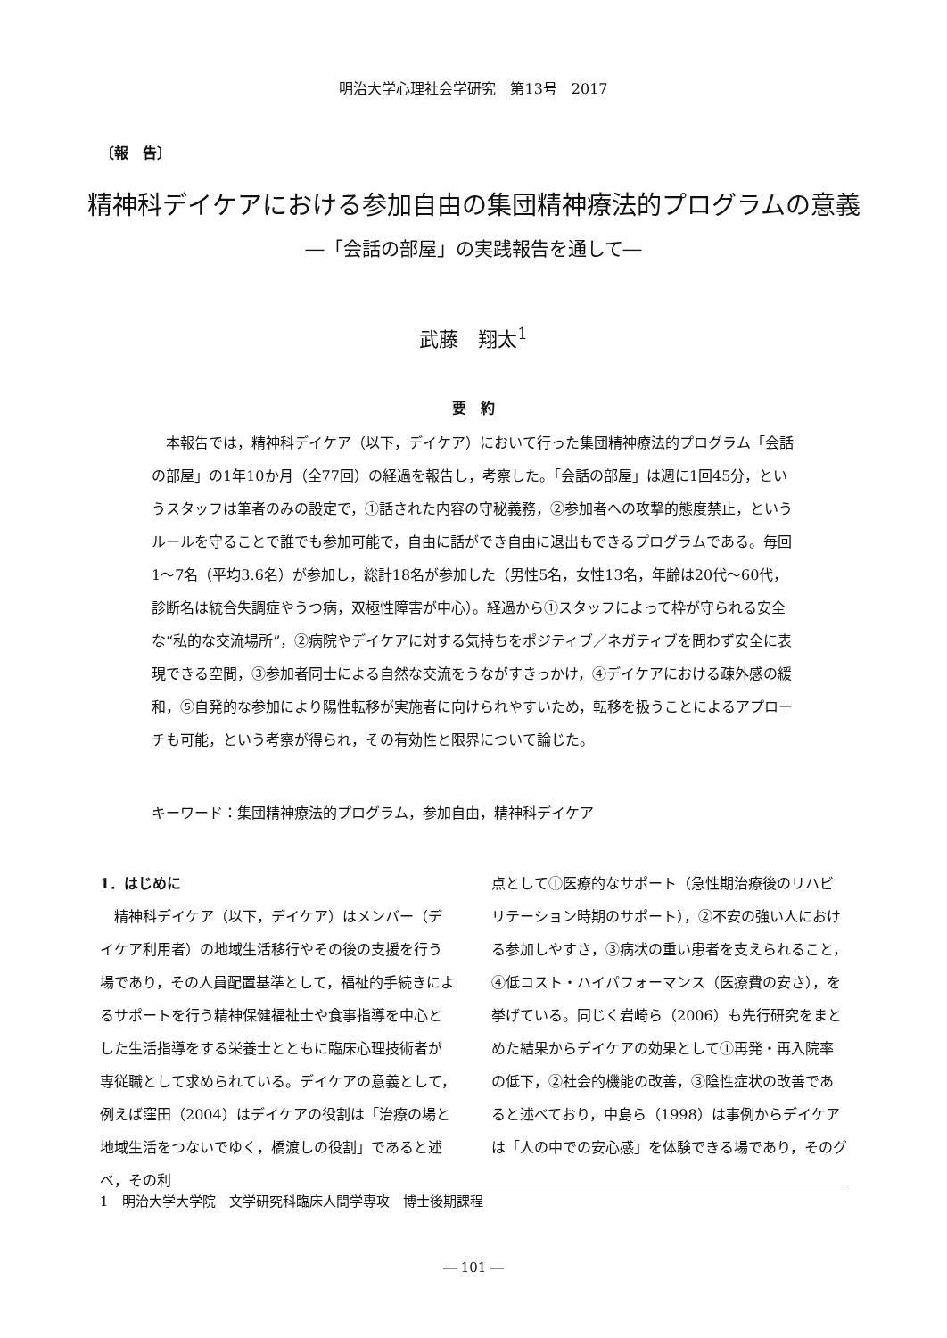明治大学心理社会学研究　第13号　2017
〔報　告〕
精神科デイケアにおける参加自由の集団精神療法的プログラムの意義
―「会話の部屋」の実践報告を通して―
武藤　翔太<sup>1</sup>
要　約
本報告では，精神科デイケア（以下，デイケア）において行った集団精神療法的プログラム「会話の部屋」の1年10か月（全77回）の経過を報告し，考察した。「会話の部屋」は週に1回45分，というスタッフは筆者のみの設定で，①話された内容の守秘義務，②参加者への攻撃的態度禁止，というルールを守ることで誰でも参加可能で，自由に話ができ自由に退出もできるプログラムである。毎回1～7名（平均3.6名）が参加し，総計18名が参加した（男性5名，女性13名，年齢は20代～60代，診断名は統合失調症やうつ病，双極性障害が中心）。経過から①スタッフによって枠が守られる安全な“私的な交流場所”，②病院やデイケアに対する気持ちをポジティブ／ネガティブを問わず安全に表現できる空間，③参加者同士による自然な交流をうながすきっかけ，④デイケアにおける疎外感の緩和，⑤自発的な参加により陽性転移が実施者に向けられやすいため，転移を扱うことによるアプローチも可能，という考察が得られ，その有効性と限界について論じた。
キーワード：集団精神療法的プログラム，参加自由，精神科デイケア
1．はじめに
　精神科デイケア（以下，デイケア）はメンバー（デイケア利用者）の地域生活移行やその後の支援を行う場であり，その人員配置基準として，福祉的手続きによるサポートを行う精神保健福祉士や食事指導を中心とした生活指導をする栄養士とともに臨床心理技術者が専従職として求められている。デイケアの意義として，例えば窪田（2004）はデイケアの役割は「治療の場と地域生活をつないでゆく，橋渡しの役割」であると述べ，その利
点として①医療的なサポート（急性期治療後のリハビリテーション時期のサポート），②不安の強い人における参加しやすさ，③病状の重い患者を支えられること，④低コスト・ハイパフォーマンス（医療費の安さ），を挙げている。同じく岩崎ら（2006）も先行研究をまとめた結果からデイケアの効果として①再発・再入院率の低下，②社会的機能の改善，③陰性症状の改善であると述べており，中島ら（1998）は事例からデイケアは「人の中での安心感」を体験できる場であり，そのグ
1　明治大学大学院　文学研究科臨床人間学専攻　博士後期課程
― 101 ―